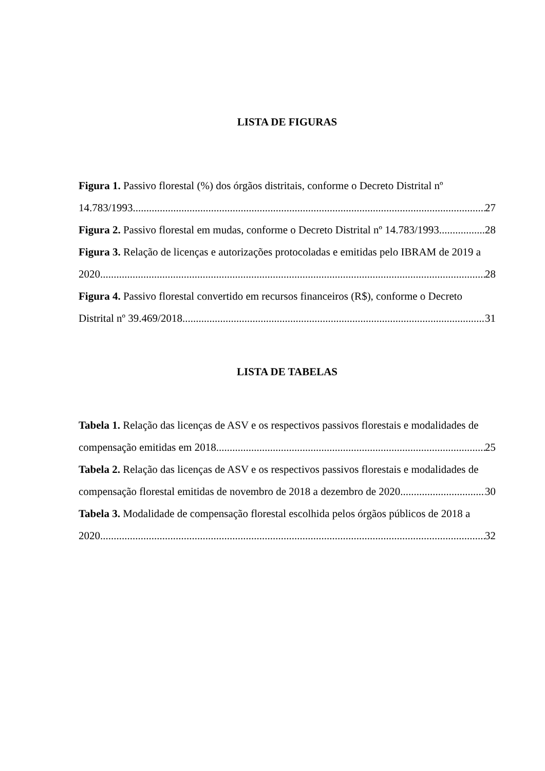LISTA DE FIGURAS
Figura 1. Passivo florestal (%) dos órgãos distritais, conforme o Decreto Distrital nº
14.783/1993. 27
Figura 2. Passivo florestal em mudas, conforme o Decreto Distrital nº 14.783/1993. 28
Figura 3. Relação de licenças e autorizações protocoladas e emitidas pelo IBRAM de 2019 a
2020. 28
Figura 4. Passivo florestal convertido em recursos financeiros (R$), conforme o Decreto
Distrital nº 39.469/2018. 31
LISTA DE TABELAS
Tabela 1. Relação das licenças de ASV e os respectivos passivos florestais e modalidades de
compensação emitidas em 2018. 25
Tabela 2. Relação das licenças de ASV e os respectivos passivos florestais e modalidades de
compensação florestal emitidas de novembro de 2018 a dezembro de 2020. 30
Tabela 3. Modalidade de compensação florestal escolhida pelos órgãos públicos de 2018 a
2020. 32